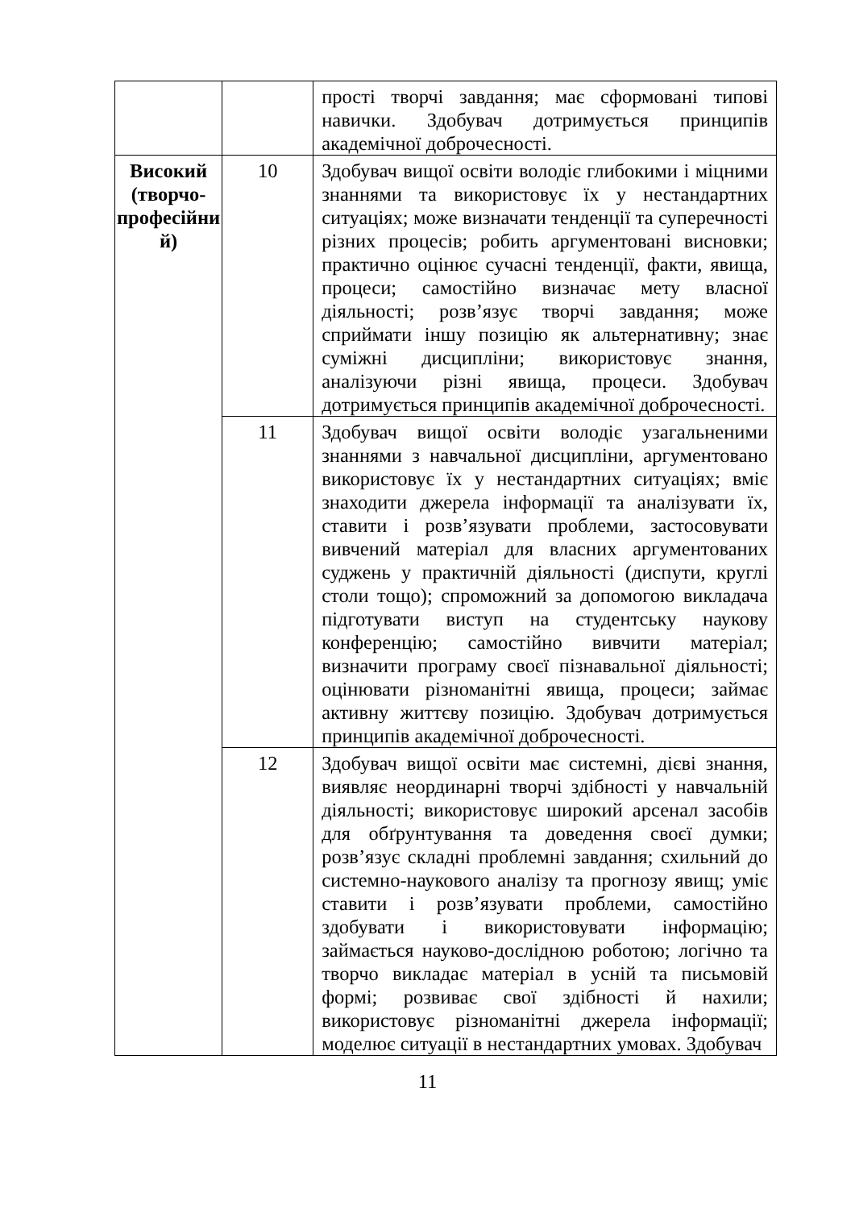| | | прості творчі завдання; має сформовані типові навички. Здобувач дотримується принципів академічної доброчесності. |
| Високий (творчо-професійни й) | 10 | Здобувач вищої освіти володіє глибокими і міцними знаннями та використовує їх у нестандартних ситуаціях; може визначати тенденції та суперечності різних процесів; робить аргументовані висновки; практично оцінює сучасні тенденції, факти, явища, процеси; самостійно визначає мету власної діяльності; розв’язує творчі завдання; може сприймати іншу позицію як альтернативну; знає суміжні дисципліни; використовує знання, аналізуючи різні явища, процеси. Здобувач дотримується принципів академічної доброчесності. |
| | 11 | Здобувач вищої освіти володіє узагальненими знаннями з навчальної дисципліни, аргументовано використовує їх у нестандартних ситуаціях; вміє знаходити джерела інформації та аналізувати їх, ставити і розв’язувати проблеми, застосовувати вивчений матеріал для власних аргументованих суджень у практичній діяльності (диспути, круглі столи тощо); спроможний за допомогою викладача підготувати виступ на студентську наукову конференцію; самостійно вивчити матеріал; визначити програму своєї пізнавальної діяльності; оцінювати різноманітні явища, процеси; займає активну життєву позицію. Здобувач дотримується принципів академічної доброчесності. |
| | 12 | Здобувач вищої освіти має системні, дієві знання, виявляє неординарні творчі здібності у навчальній діяльності; використовує широкий арсенал засобів для обґрунтування та доведення своєї думки; розв’язує складні проблемні завдання; схильний до системно-наукового аналізу та прогнозу явищ; уміє ставити і розв’язувати проблеми, самостійно здобувати і використовувати інформацію; займається науково-дослідною роботою; логічно та творчо викладає матеріал в усній та письмовій формі; розвиває свої здібності й нахили; використовує різноманітні джерела інформації; моделює ситуації в нестандартних умовах. Здобувач |
11